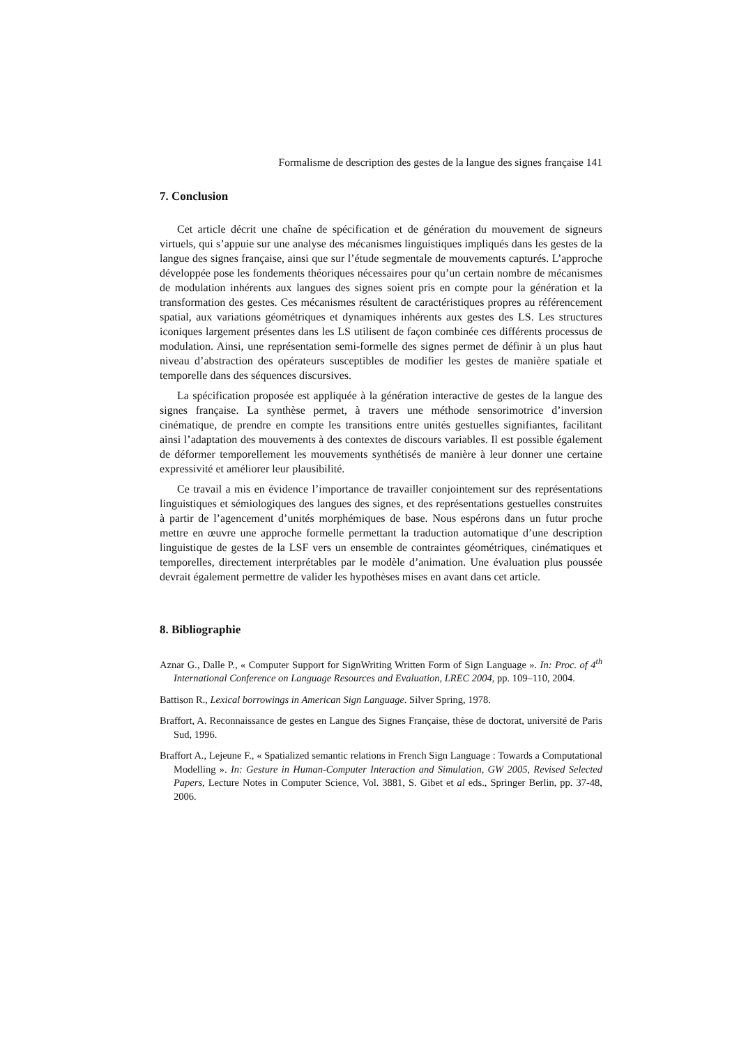Formalisme de description des gestes de la langue des signes française 141
7. Conclusion
Cet article décrit une chaîne de spécification et de génération du mouvement de signeurs virtuels, qui s’appuie sur une analyse des mécanismes linguistiques impliqués dans les gestes de la langue des signes française, ainsi que sur l’étude segmentale de mouvements capturés. L’approche développée pose les fondements théoriques nécessaires pour qu’un certain nombre de mécanismes de modulation inhérents aux langues des signes soient pris en compte pour la génération et la transformation des gestes. Ces mécanismes résultent de caractéristiques propres au référencement spatial, aux variations géométriques et dynamiques inhérents aux gestes des LS. Les structures iconiques largement présentes dans les LS utilisent de façon combinée ces différents processus de modulation. Ainsi, une représentation semi-formelle des signes permet de définir à un plus haut niveau d’abstraction des opérateurs susceptibles de modifier les gestes de manière spatiale et temporelle dans des séquences discursives.
La spécification proposée est appliquée à la génération interactive de gestes de la langue des signes française. La synthèse permet, à travers une méthode sensorimotrice d’inversion cinématique, de prendre en compte les transitions entre unités gestuelles signifiantes, facilitant ainsi l’adaptation des mouvements à des contextes de discours variables. Il est possible également de déformer temporellement les mouvements synthétisés de manière à leur donner une certaine expressivité et améliorer leur plausibilité.
Ce travail a mis en évidence l’importance de travailler conjointement sur des représentations linguistiques et sémiologiques des langues des signes, et des représentations gestuelles construites à partir de l’agencement d’unités morphémiques de base. Nous espérons dans un futur proche mettre en œuvre une approche formelle permettant la traduction automatique d’une description linguistique de gestes de la LSF vers un ensemble de contraintes géométriques, cinématiques et temporelles, directement interprétables par le modèle d’animation. Une évaluation plus poussée devrait également permettre de valider les hypothèses mises en avant dans cet article.
8. Bibliographie
Aznar G., Dalle P., « Computer Support for SignWriting Written Form of Sign Language ». In: Proc. of 4<sup>th</sup> International Conference on Language Resources and Evaluation, LREC 2004, pp. 109–110, 2004.
Battison R., Lexical borrowings in American Sign Language. Silver Spring, 1978.
Braffort, A. Reconnaissance de gestes en Langue des Signes Française, thèse de doctorat, université de Paris Sud, 1996.
Braffort A., Lejeune F., « Spatialized semantic relations in French Sign Language : Towards a Computational Modelling ». In: Gesture in Human-Computer Interaction and Simulation, GW 2005, Revised Selected Papers, Lecture Notes in Computer Science, Vol. 3881, S. Gibet et al eds., Springer Berlin, pp. 37-48, 2006.